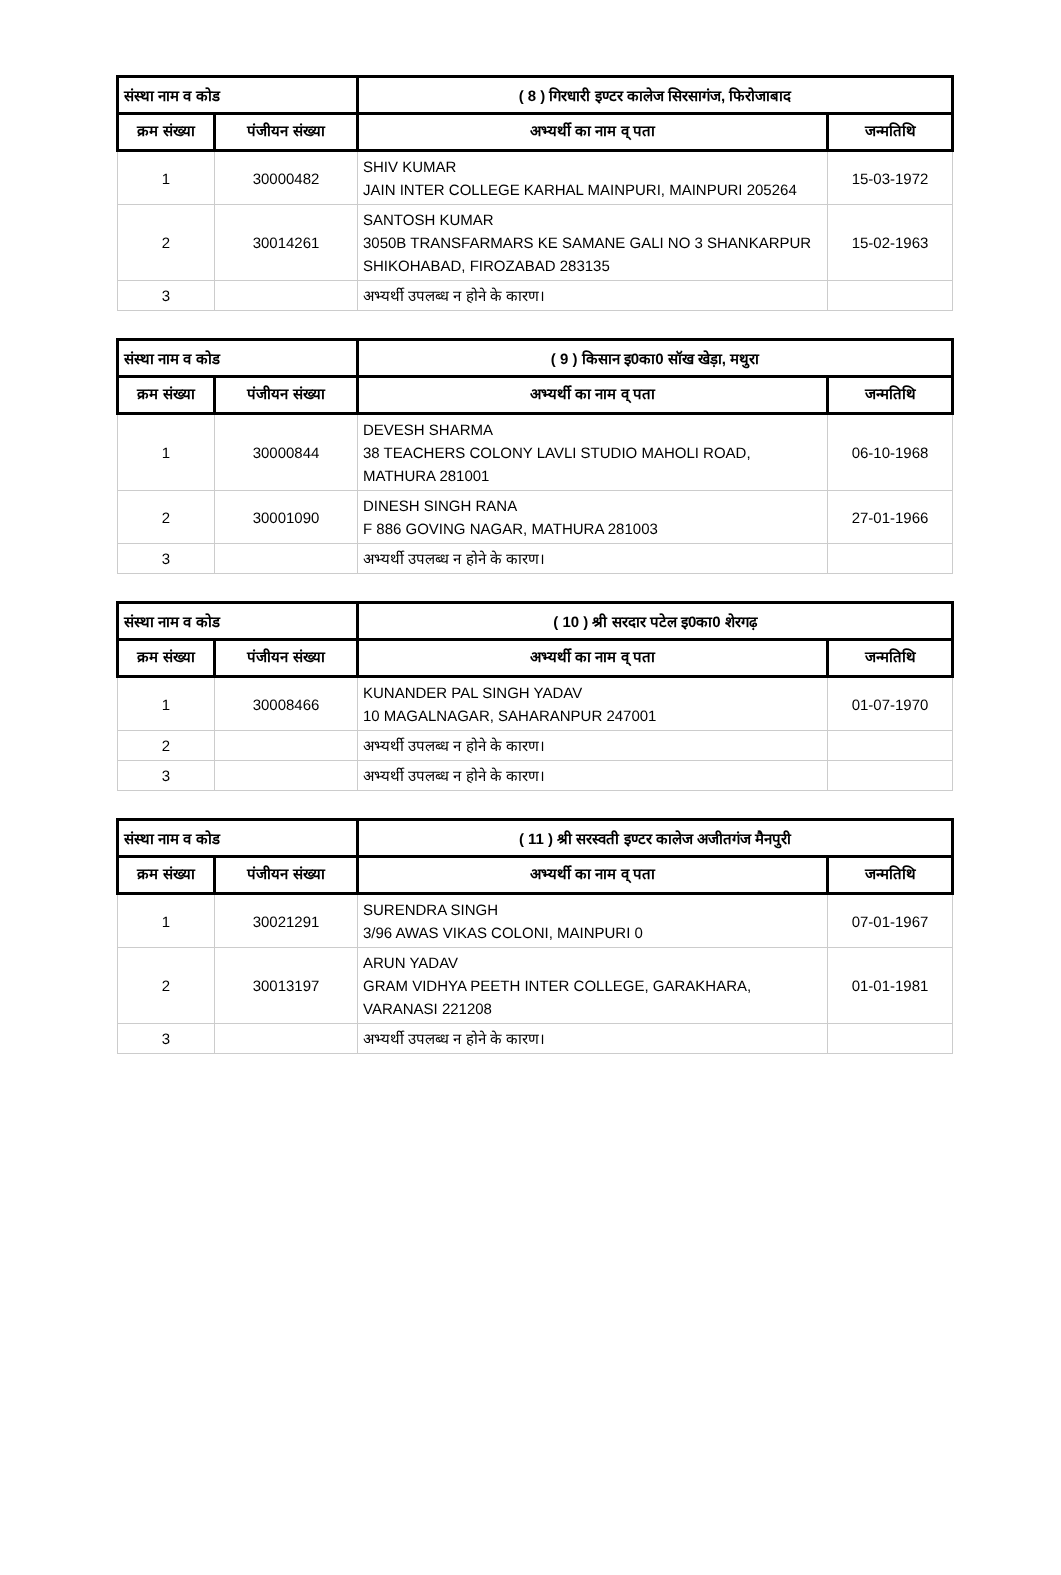| संस्था नाम व कोड | | ( 8 ) गिरधारी इण्टर कालेज सिरसागंज, फिरोजाबाद | |
| क्रम संख्या | पंजीयन संख्या | अभ्यर्थी का नाम व् पता | जन्मतिथि |
| 1 | 30000482 | SHIV KUMAR JAIN INTER COLLEGE KARHAL MAINPURI, MAINPURI 205264 | 15-03-1972 |
| 2 | 30014261 | SANTOSH KUMAR 3050B TRANSFARMARS KE SAMANE GALI NO 3 SHANKARPUR SHIKOHABAD, FIROZABAD 283135 | 15-02-1963 |
| 3 | | अभ्यर्थी उपलब्ध न होने के कारण। | |
| संस्था नाम व कोड | | ( 9 ) किसान इ0का0 सॉख खेड़ा, मथुरा | |
| क्रम संख्या | पंजीयन संख्या | अभ्यर्थी का नाम व् पता | जन्मतिथि |
| 1 | 30000844 | DEVESH SHARMA 38 TEACHERS COLONY LAVLI STUDIO MAHOLI ROAD, MATHURA 281001 | 06-10-1968 |
| 2 | 30001090 | DINESH SINGH RANA F 886 GOVING NAGAR, MATHURA 281003 | 27-01-1966 |
| 3 | | अभ्यर्थी उपलब्ध न होने के कारण। | |
| संस्था नाम व कोड | | ( 10 ) श्री सरदार पटेल इ0का0 शेरगढ़ | |
| क्रम संख्या | पंजीयन संख्या | अभ्यर्थी का नाम व् पता | जन्मतिथि |
| 1 | 30008466 | KUNANDER PAL SINGH YADAV 10 MAGALNAGAR, SAHARANPUR 247001 | 01-07-1970 |
| 2 | | अभ्यर्थी उपलब्ध न होने के कारण। | |
| 3 | | अभ्यर्थी उपलब्ध न होने के कारण। | |
| संस्था नाम व कोड | | ( 11 ) श्री सरस्वती इण्टर कालेज अजीतगंज मैनपुरी | |
| क्रम संख्या | पंजीयन संख्या | अभ्यर्थी का नाम व् पता | जन्मतिथि |
| 1 | 30021291 | SURENDRA SINGH 3/96 AWAS VIKAS COLONI, MAINPURI 0 | 07-01-1967 |
| 2 | 30013197 | ARUN YADAV GRAM VIDHYA PEETH INTER COLLEGE, GARAKHARA, VARANASI 221208 | 01-01-1981 |
| 3 | | अभ्यर्थी उपलब्ध न होने के कारण। | |